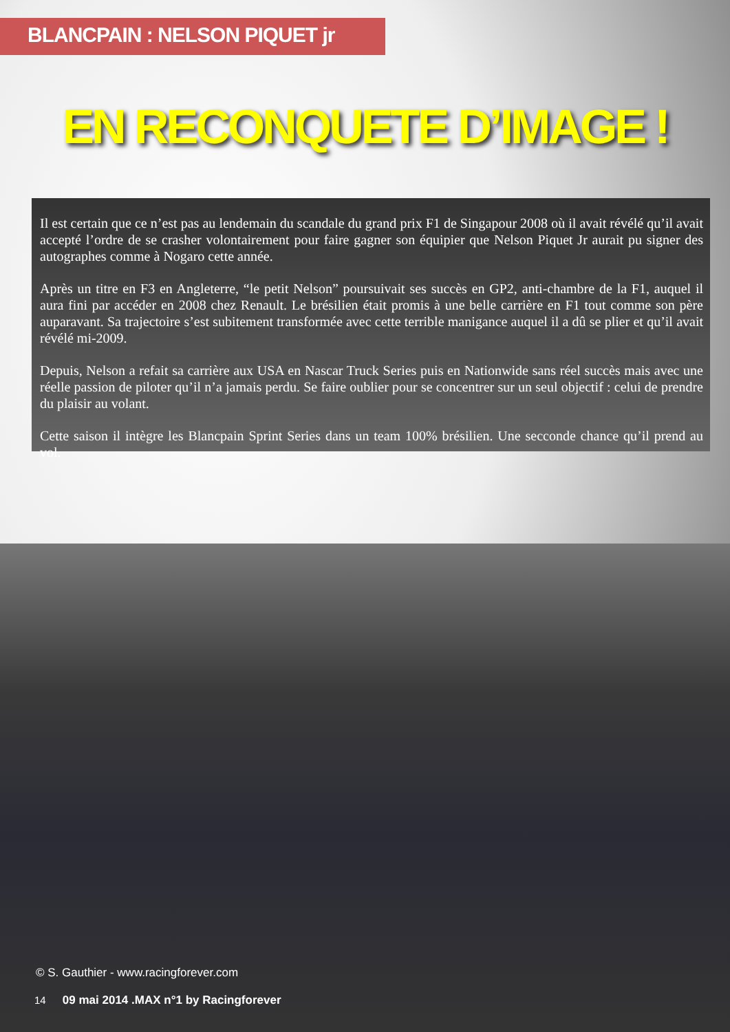BLANCPAIN : NELSON PIQUET jr
EN RECONQUETE D’IMAGE !
Il est certain que ce n’est pas au lendemain du scandale du grand prix F1 de Singapour 2008 où il avait révélé qu’il avait accepté l’ordre de se crasher volontairement pour faire gagner son équipier que Nelson Piquet Jr aurait pu signer des autographes comme à Nogaro cette année.
Après un titre en F3 en Angleterre, “le petit Nelson” poursuivait ses succès en GP2, anti-chambre de la F1, auquel il aura fini par accéder en 2008 chez Renault. Le brésilien était promis à une belle carrière en F1 tout comme son père auparavant. Sa trajectoire s’est subitement transformée avec cette terrible manigance auquel il a dû se plier et qu’il avait révélé mi-2009.
Depuis, Nelson a refait sa carrière aux USA en Nascar Truck Series puis en Nationwide sans réel succès mais avec une réelle passion de piloter qu’il n’a jamais perdu. Se faire oublier pour se concentrer sur un seul objectif : celui de prendre du plaisir au volant.
Cette saison il intègre les Blancpain Sprint Series dans un team 100% brésilien. Une secconde chance qu’il prend au vol.
© S. Gauthier - www.racingforever.com
14 09 mai 2014 .MAX n°1 by Racingforever